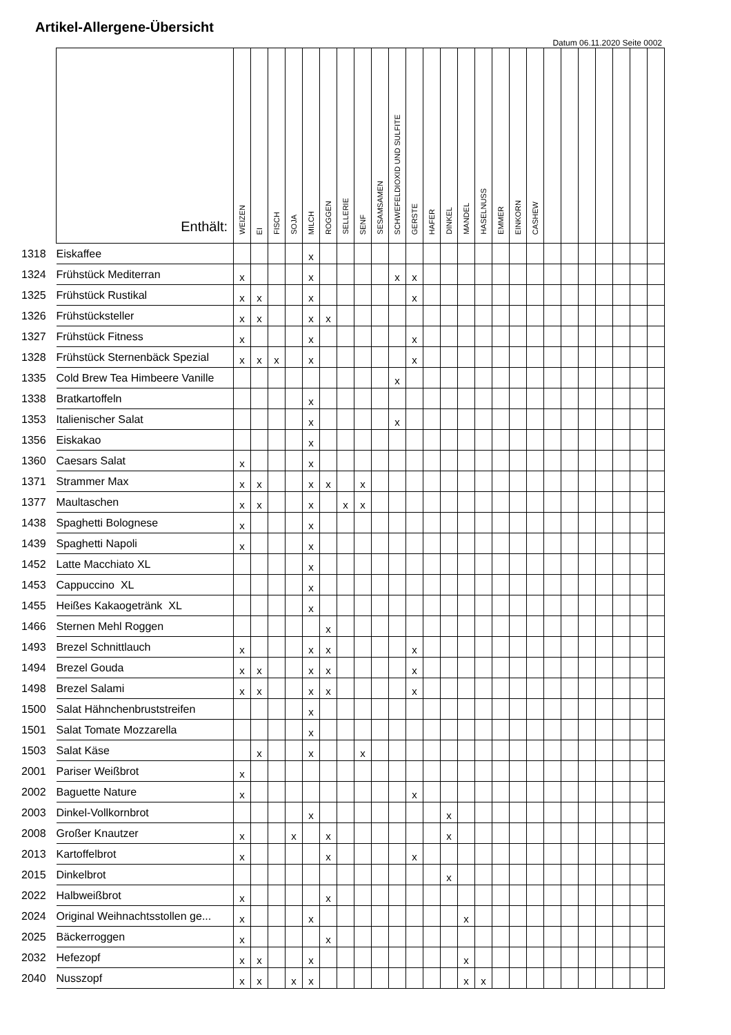Artikel-Allergene-Übersicht
Datum 06.11.2020 Seite 0002
| | Enthält: | WEIZEN | EI | FISCH | SOJA | MILCH | ROGGEN | SELLERIE | SENF | SESAMSAMEN | SCHWEFELDIOXID UND SULFITE | GERSTE | HAFER | DINKEL | MANDEL | HASELNUSS | EMMER | EINKORN | CASHEW | | | | | | | |
| --- | --- | --- | --- | --- | --- | --- | --- | --- | --- | --- | --- | --- | --- | --- | --- | --- | --- | --- | --- | --- | --- | --- | --- | --- | --- | --- |
| 1318 | Eiskaffee | | | | | x | | | | | | | | | | | | | | | | | | | | |
| 1324 | Frühstück Mediterran | x | | | | x | | | | | x | x | | | | | | | | | | | | | | |
| 1325 | Frühstück Rustikal | x | x | | | x | | | | | | x | | | | | | | | | | | | | | |
| 1326 | Frühstücksteller | x | x | | | x | x | | | | | | | | | | | | | | | | | | | |
| 1327 | Frühstück Fitness | x | | | | x | | | | | | x | | | | | | | | | | | | | | |
| 1328 | Frühstück Sternenbäck Spezial | x | x | x | | x | | | | | | x | | | | | | | | | | | | | | |
| 1335 | Cold Brew Tea Himbeere Vanille | | | | | | | | | | x | | | | | | | | | | | | | | | |
| 1338 | Bratkartoffeln | | | | | x | | | | | | | | | | | | | | | | | | | | |
| 1353 | Italienischer Salat | | | | | x | | | | | x | | | | | | | | | | | | | | | |
| 1356 | Eiskakao | | | | | x | | | | | | | | | | | | | | | | | | | | |
| 1360 | Caesars Salat | x | | | | x | | | | | | | | | | | | | | | | | | | | |
| 1371 | Strammer Max | x | x | | | x | x | | x | | | | | | | | | | | | | | | | | |
| 1377 | Maultaschen | x | x | | | x | | x | x | | | | | | | | | | | | | | | | | |
| 1438 | Spaghetti Bolognese | x | | | | x | | | | | | | | | | | | | | | | | | | | |
| 1439 | Spaghetti Napoli | x | | | | x | | | | | | | | | | | | | | | | | | | | |
| 1452 | Latte Macchiato XL | | | | | x | | | | | | | | | | | | | | | | | | | | |
| 1453 | Cappuccino XL | | | | | x | | | | | | | | | | | | | | | | | | | | |
| 1455 | Heißes Kakaogetränk XL | | | | | x | | | | | | | | | | | | | | | | | | | | |
| 1466 | Sternen Mehl Roggen | | | | | | x | | | | | | | | | | | | | | | | | | | |
| 1493 | Brezel Schnittlauch | x | | | | x | x | | | | | x | | | | | | | | | | | | | | |
| 1494 | Brezel Gouda | x | x | | | x | x | | | | | x | | | | | | | | | | | | | | |
| 1498 | Brezel Salami | x | x | | | x | x | | | | | x | | | | | | | | | | | | | | |
| 1500 | Salat Hähnchenbruststreifen | | | | | x | | | | | | | | | | | | | | | | | | | | |
| 1501 | Salat Tomate Mozzarella | | | | | x | | | | | | | | | | | | | | | | | | | | |
| 1503 | Salat Käse | | x | | | x | | | x | | | | | | | | | | | | | | | | | |
| 2001 | Pariser Weißbrot | x | | | | | | | | | | | | | | | | | | | | | | | | |
| 2002 | Baguette Nature | x | | | | | | | | | | x | | | | | | | | | | | | | | |
| 2003 | Dinkel-Vollkornbrot | | | | | x | | | | | | | | x | | | | | | | | | | | | |
| 2008 | Großer Knautzer | x | | | x | | x | | | | | | | x | | | | | | | | | | | | |
| 2013 | Kartoffelbrot | x | | | | | x | | | | | x | | | | | | | | | | | | | | |
| 2015 | Dinkelbrot | | | | | | | | | | | | | x | | | | | | | | | | | | |
| 2022 | Halbweißbrot | x | | | | | x | | | | | | | | | | | | | | | | | | | |
| 2024 | Original Weihnachtsstollen ge... | x | | | | x | | | | | | | | | x | | | | | | | | | | | |
| 2025 | Bäckerroggen | x | | | | | x | | | | | | | | | | | | | | | | | | | |
| 2032 | Hefezopf | x | x | | | x | | | | | | | | | x | | | | | | | | | | | |
| 2040 | Nusszopf | x | x | | x | x | | | | | | | | | x | x | | | | | | | | | | |